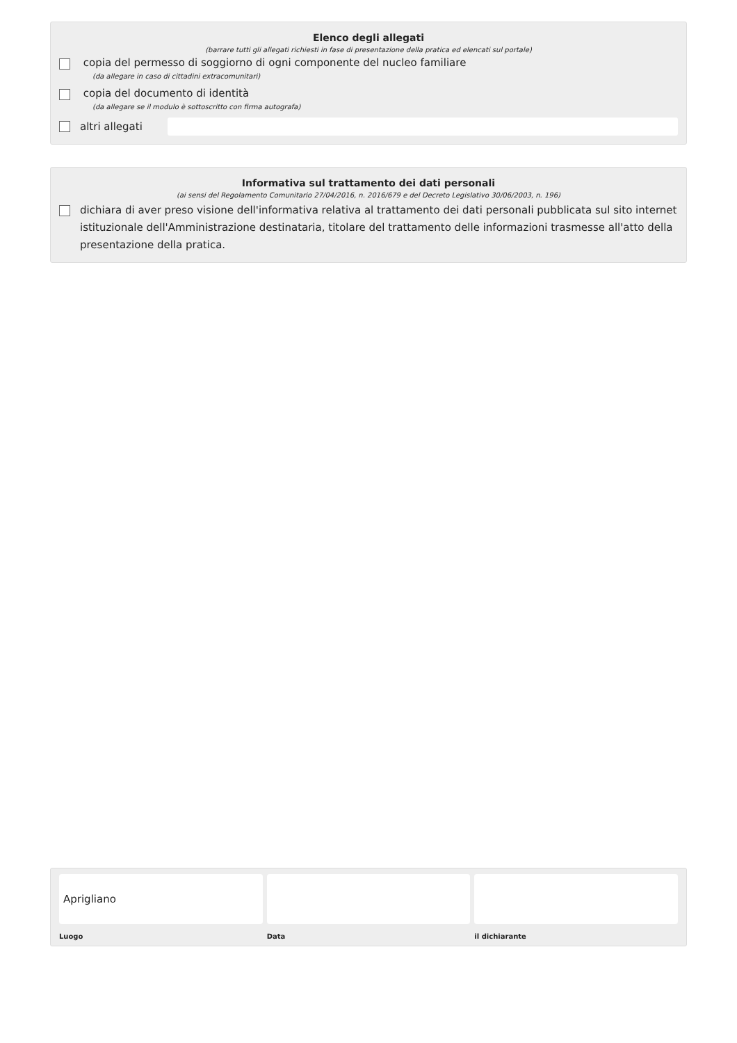Elenco degli allegati
(barrare tutti gli allegati richiesti in fase di presentazione della pratica ed elencati sul portale)
copia del permesso di soggiorno di ogni componente del nucleo familiare
(da allegare in caso di cittadini extracomunitari)
copia del documento di identità
(da allegare se il modulo è sottoscritto con firma autografa)
altri allegati
Informativa sul trattamento dei dati personali
(ai sensi del Regolamento Comunitario 27/04/2016, n. 2016/679 e del Decreto Legislativo 30/06/2003, n. 196)
dichiara di aver preso visione dell'informativa relativa al trattamento dei dati personali pubblicata sul sito internet istituzionale dell'Amministrazione destinataria, titolare del trattamento delle informazioni trasmesse all'atto della presentazione della pratica.
Aprigliano
Luogo
Data il dichiarante